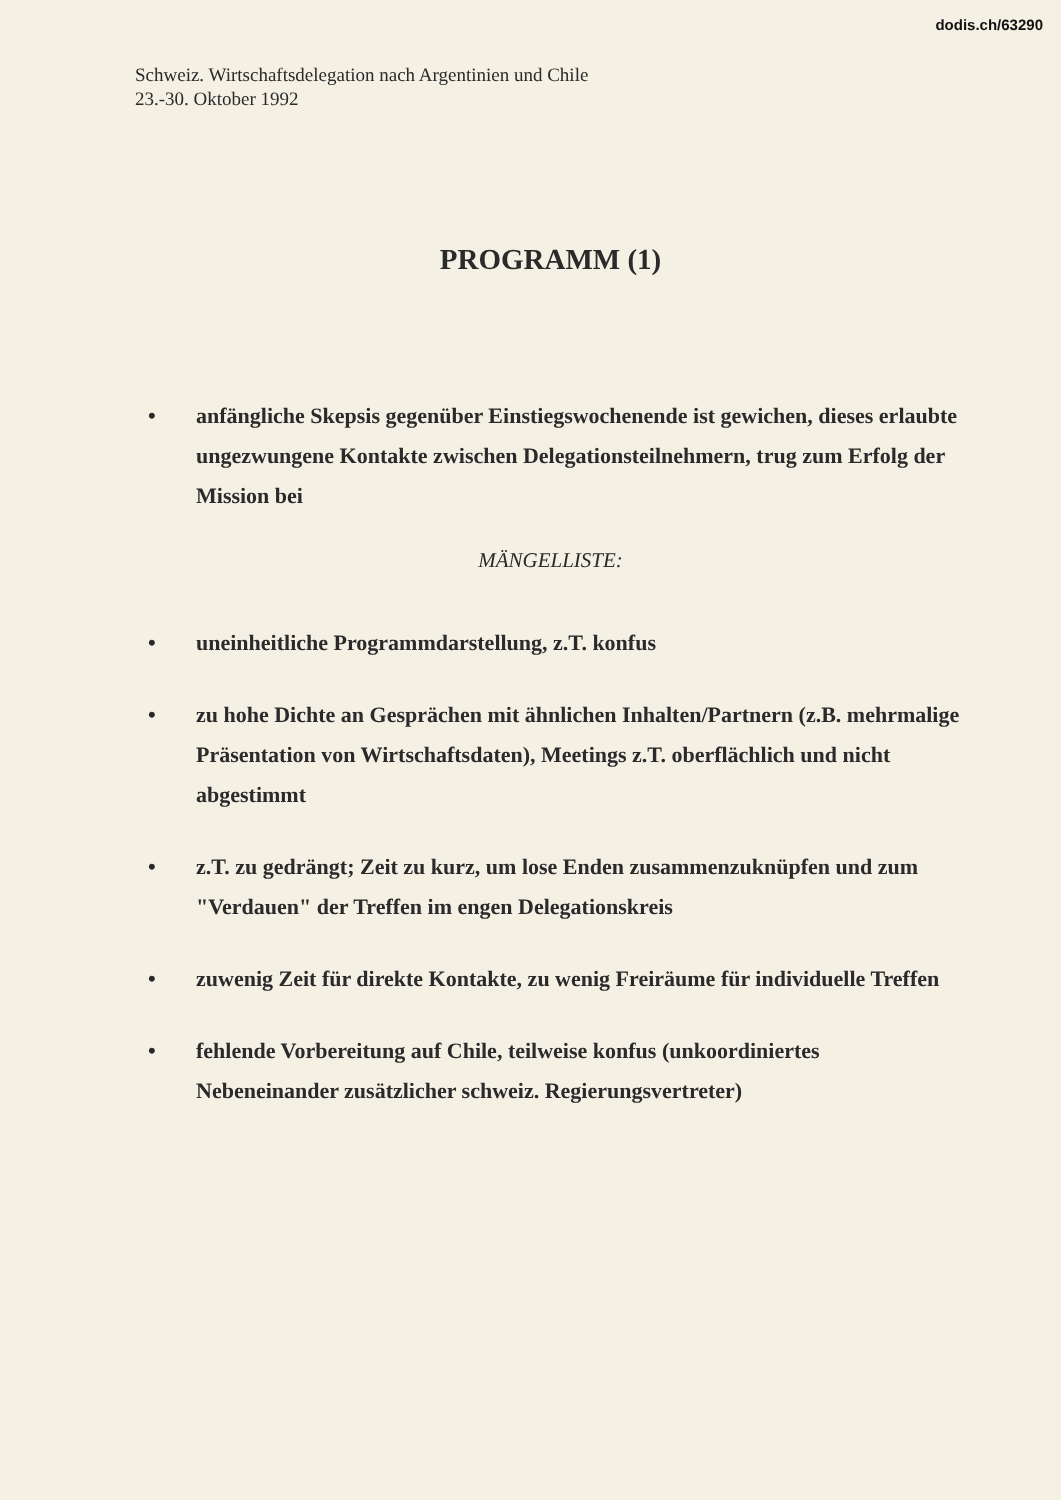dodis.ch/63290
Schweiz. Wirtschaftsdelegation nach Argentinien und Chile
23.-30. Oktober 1992
PROGRAMM (1)
• anfängliche Skepsis gegenüber Einstiegswochenende ist gewichen, dieses erlaubte ungezwungene Kontakte zwischen Delegationsteilnehmern, trug zum Erfolg der Mission bei
MÄNGELLISTE:
• uneinheitliche Programmdarstellung, z.T. konfus
• zu hohe Dichte an Gesprächen mit ähnlichen Inhalten/Partnern (z.B. mehrmalige Präsentation von Wirtschaftsdaten), Meetings z.T. oberflächlich und nicht abgestimmt
• z.T. zu gedrängt; Zeit zu kurz, um lose Enden zusammenzuknüpfen und zum "Verdauen" der Treffen im engen Delegationskreis
• zuwenig Zeit für direkte Kontakte, zu wenig Freiräume für individuelle Treffen
• fehlende Vorbereitung auf Chile, teilweise konfus (unkoordiniertes Nebeneinander zusätzlicher schweiz. Regierungsvertreter)